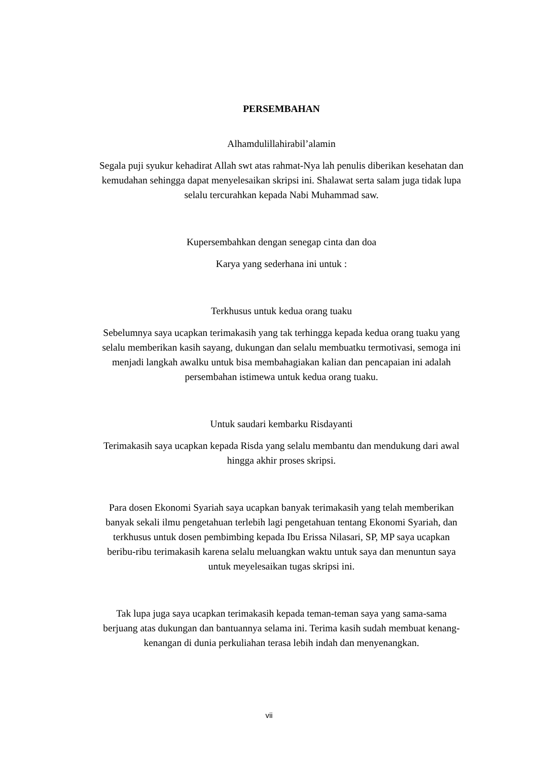PERSEMBAHAN
Alhamdulillahirabil’alamin
Segala puji syukur kehadirat Allah swt atas rahmat-Nya lah penulis diberikan kesehatan dan kemudahan sehingga dapat menyelesaikan skripsi ini. Shalawat serta salam juga tidak lupa selalu tercurahkan kepada Nabi Muhammad saw.
Kupersembahkan dengan senegap cinta dan doa
Karya yang sederhana ini untuk :
Terkhusus untuk kedua orang tuaku
Sebelumnya saya ucapkan terimakasih yang tak terhingga kepada kedua orang tuaku yang selalu memberikan kasih sayang, dukungan dan selalu membuatku termotivasi, semoga ini menjadi langkah awalku untuk bisa membahagiakan kalian dan pencapaian ini adalah persembahan istimewa untuk kedua orang tuaku.
Untuk saudari kembarku Risdayanti
Terimakasih saya ucapkan kepada Risda yang selalu membantu dan mendukung dari awal hingga akhir proses skripsi.
Para dosen Ekonomi Syariah saya ucapkan banyak terimakasih yang telah memberikan banyak sekali ilmu pengetahuan terlebih lagi pengetahuan tentang Ekonomi Syariah, dan terkhusus untuk dosen pembimbing kepada Ibu Erissa Nilasari, SP, MP saya ucapkan beribu-ribu terimakasih karena selalu meluangkan waktu untuk saya dan menuntun saya untuk meyelesaikan tugas skripsi ini.
Tak lupa juga saya ucapkan terimakasih kepada teman-teman saya yang sama-sama berjuang atas dukungan dan bantuannya selama ini. Terima kasih sudah membuat kenang-kenangan di dunia perkuliahan terasa lebih indah dan menyenangkan.
vii